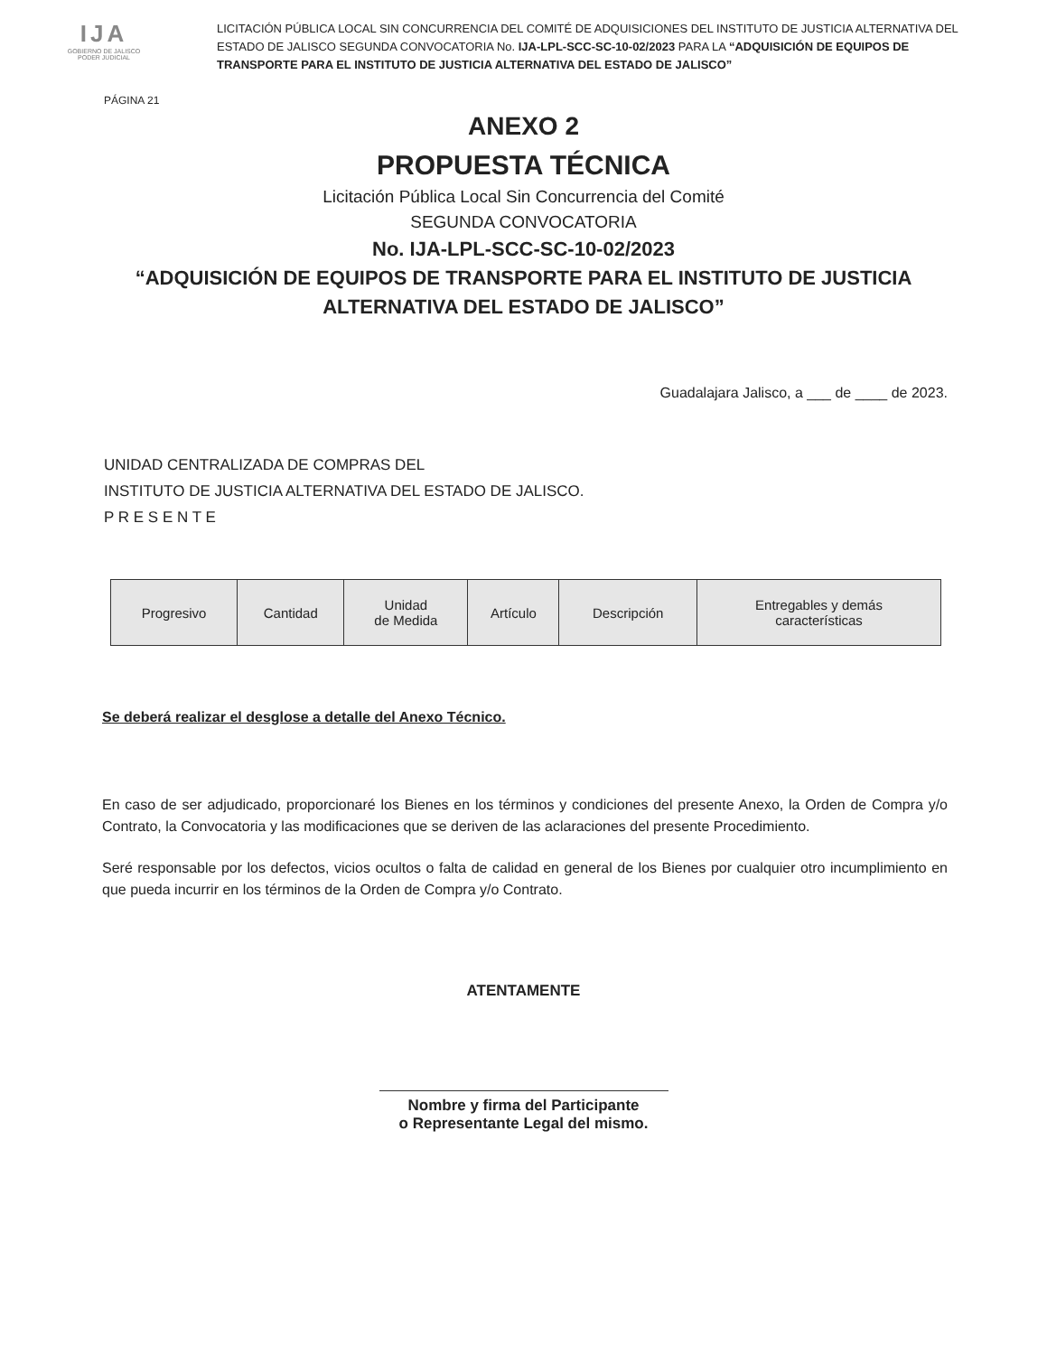IJA
GOBIERNO DE JALISCO
PODER JUDICIAL
LICITACIÓN PÚBLICA LOCAL SIN CONCURRENCIA DEL COMITÉ DE ADQUISICIONES DEL INSTITUTO DE JUSTICIA ALTERNATIVA DEL ESTADO DE JALISCO SEGUNDA CONVOCATORIA No. IJA-LPL-SCC-SC-10-02/2023 PARA LA “ADQUISICIÓN DE EQUIPOS DE TRANSPORTE PARA EL INSTITUTO DE JUSTICIA ALTERNATIVA DEL ESTADO DE JALISCO”
PÁGINA 21
ANEXO 2
PROPUESTA TÉCNICA
Licitación Pública Local Sin Concurrencia del Comité
SEGUNDA CONVOCATORIA
No. IJA-LPL-SCC-SC-10-02/2023
“ADQUISICIÓN DE EQUIPOS DE TRANSPORTE PARA EL INSTITUTO DE JUSTICIA
ALTERNATIVA DEL ESTADO DE JALISCO”
Guadalajara Jalisco, a ___ de ____ de 2023.
UNIDAD CENTRALIZADA DE COMPRAS DEL
INSTITUTO DE JUSTICIA ALTERNATIVA DEL ESTADO DE JALISCO.
P R E S E N T E
| Progresivo | Cantidad | Unidad de Medida | Artículo | Descripción | Entregables y demás características |
Se deberá realizar el desglose a detalle del Anexo Técnico.
En caso de ser adjudicado, proporcionaré los Bienes en los términos y condiciones del presente Anexo, la Orden de Compra y/o Contrato, la Convocatoria y las modificaciones que se deriven de las aclaraciones del presente Procedimiento.
Seré responsable por los defectos, vicios ocultos o falta de calidad en general de los Bienes por cualquier otro incumplimiento en que pueda incurrir en los términos de la Orden de Compra y/o Contrato.
ATENTAMENTE
Nombre y firma del Participante
o Representante Legal del mismo.